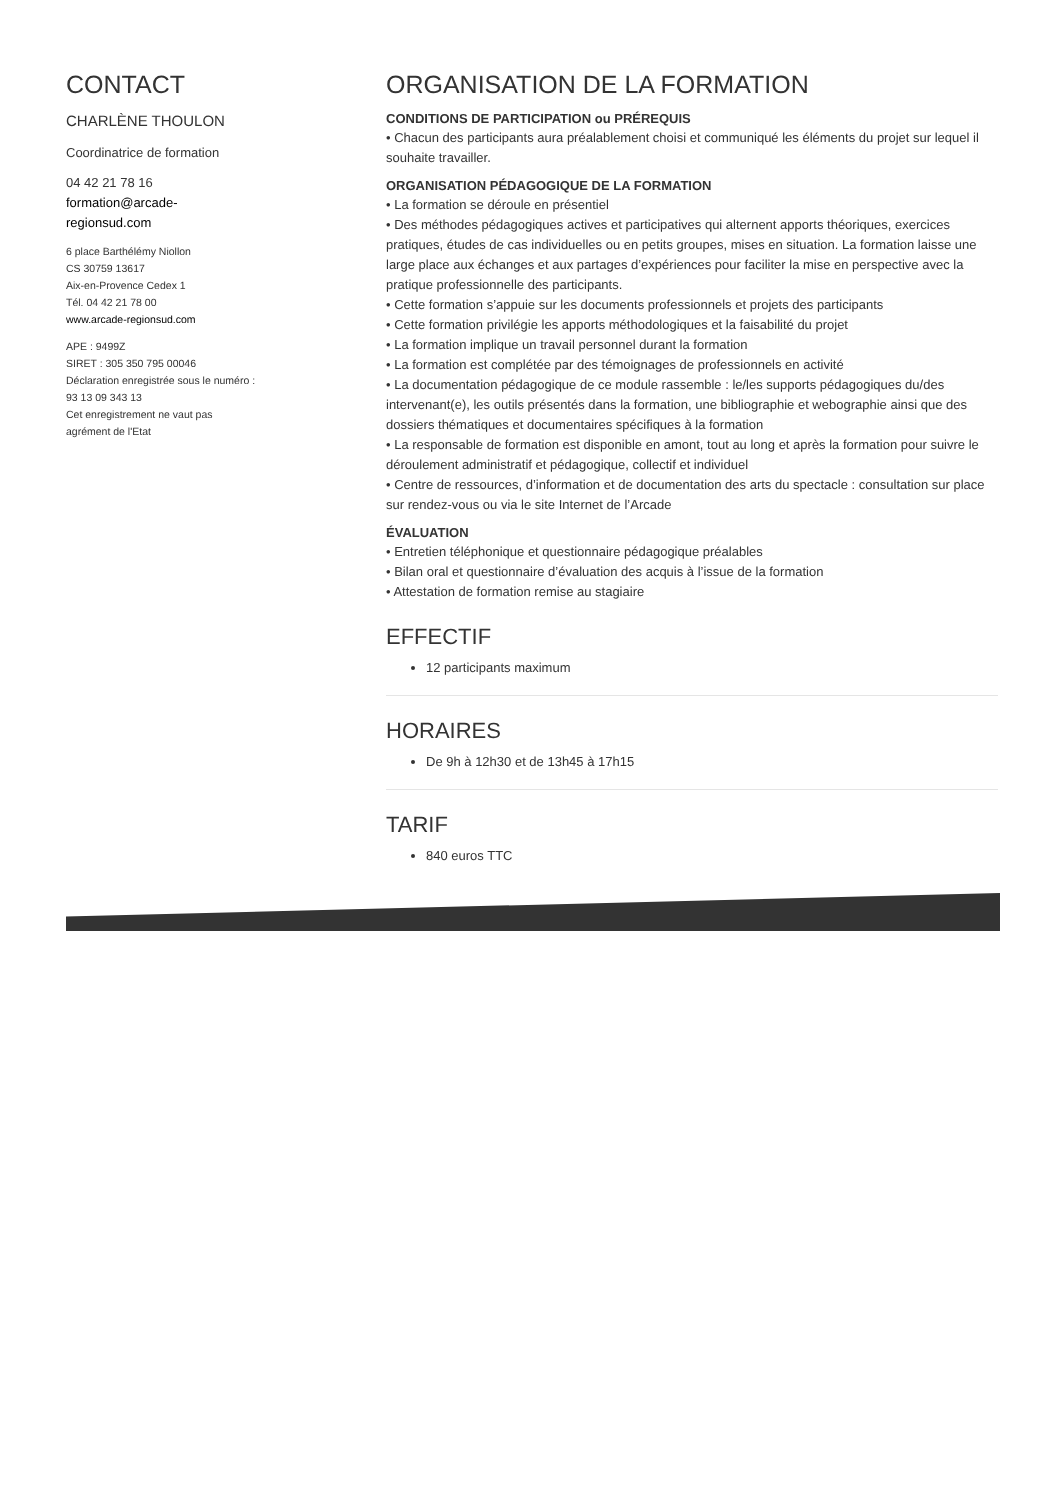CONTACT
CHARLÈNE THOULON
Coordinatrice de formation
04 42 21 78 16
formation@arcade-regionsud.com
6 place Barthélémy Niollon
CS 30759 13617
Aix-en-Provence Cedex 1
Tél. 04 42 21 78 00
www.arcade-regionsud.com
APE : 9499Z
SIRET : 305 350 795 00046
Déclaration enregistrée sous le numéro : 93 13 09 343 13
Cet enregistrement ne vaut pas agrément de l'Etat
ORGANISATION DE LA FORMATION
CONDITIONS DE PARTICIPATION ou PRÉREQUIS
• Chacun des participants aura préalablement choisi et communiqué les éléments du projet sur lequel il souhaite travailler.
ORGANISATION PÉDAGOGIQUE DE LA FORMATION
• La formation se déroule en présentiel
• Des méthodes pédagogiques actives et participatives qui alternent apports théoriques, exercices pratiques, études de cas individuelles ou en petits groupes, mises en situation. La formation laisse une large place aux échanges et aux partages d’expériences pour faciliter la mise en perspective avec la pratique professionnelle des participants.
• Cette formation s’appuie sur les documents professionnels et projets des participants
• Cette formation privilégie les apports méthodologiques et la faisabilité du projet
• La formation implique un travail personnel durant la formation
• La formation est complétée par des témoignages de professionnels en activité
• La documentation pédagogique de ce module rassemble : le/les supports pédagogiques du/des intervenant(e), les outils présentés dans la formation, une bibliographie et webographie ainsi que des dossiers thématiques et documentaires spécifiques à la formation
• La responsable de formation est disponible en amont, tout au long et après la formation pour suivre le déroulement administratif et pédagogique, collectif et individuel
• Centre de ressources, d’information et de documentation des arts du spectacle : consultation sur place sur rendez-vous ou via le site Internet de l’Arcade
ÉVALUATION
• Entretien téléphonique et questionnaire pédagogique préalables
• Bilan oral et questionnaire d’évaluation des acquis à l’issue de la formation
• Attestation de formation remise au stagiaire
EFFECTIF
12 participants maximum
HORAIRES
De 9h à 12h30 et de 13h45 à 17h15
TARIF
840 euros TTC